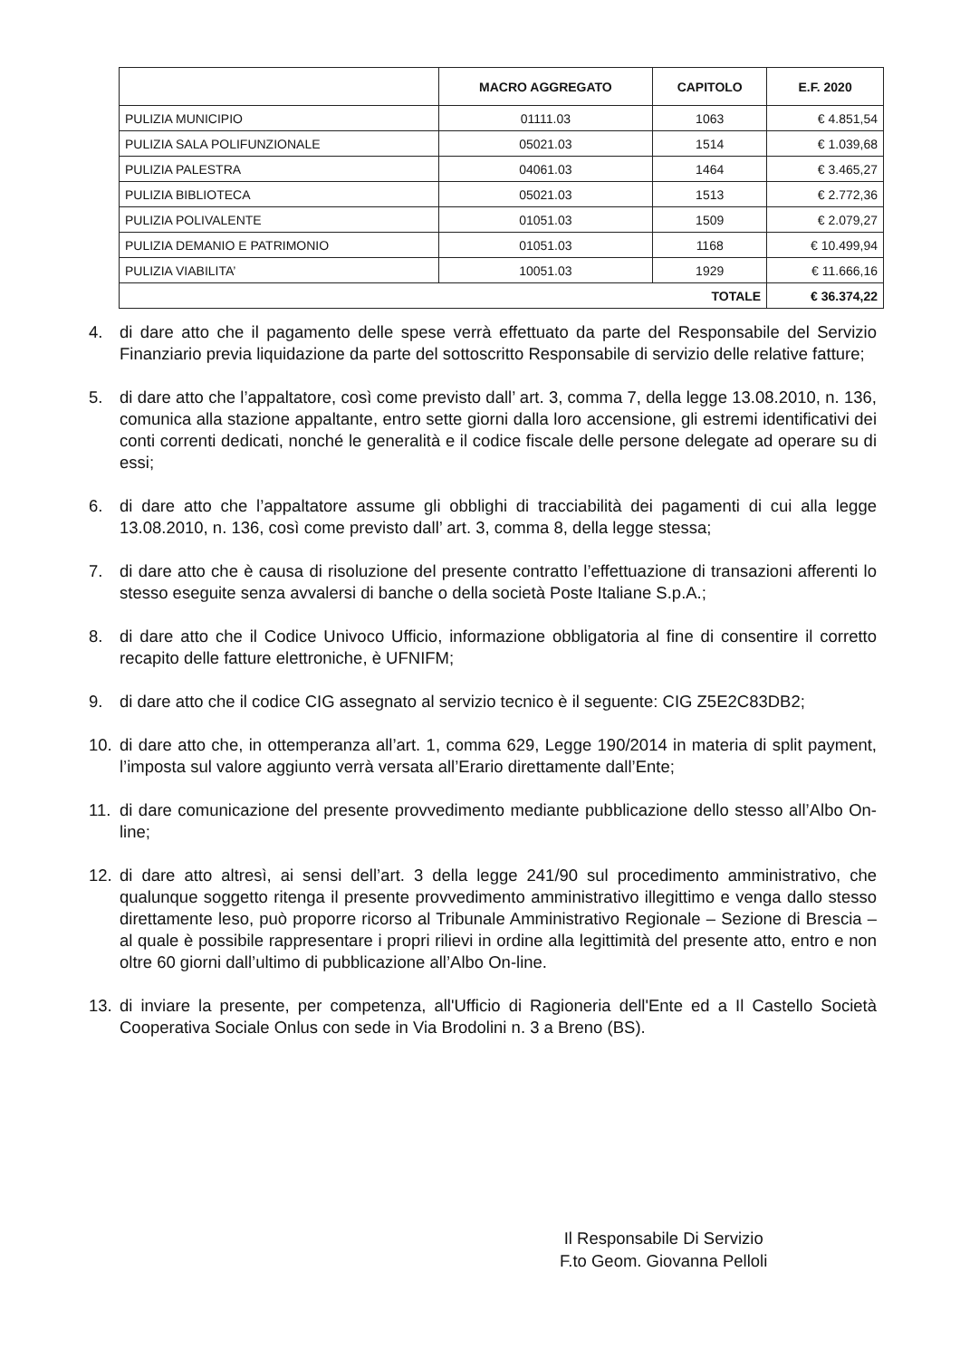| | MACRO AGGREGATO | CAPITOLO | E.F. 2020 |
| --- | --- | --- | --- |
| PULIZIA MUNICIPIO | 01111.03 | 1063 | € 4.851,54 |
| PULIZIA SALA POLIFUNZIONALE | 05021.03 | 1514 | € 1.039,68 |
| PULIZIA PALESTRA | 04061.03 | 1464 | € 3.465,27 |
| PULIZIA BIBLIOTECA | 05021.03 | 1513 | € 2.772,36 |
| PULIZIA POLIVALENTE | 01051.03 | 1509 | € 2.079,27 |
| PULIZIA DEMANIO E PATRIMONIO | 01051.03 | 1168 | € 10.499,94 |
| PULIZIA VIABILITA’ | 10051.03 | 1929 | € 11.666,16 |
| TOTALE | | | € 36.374,22 |
4. di dare atto che il pagamento delle spese verrà effettuato da parte del Responsabile del Servizio Finanziario previa liquidazione da parte del sottoscritto Responsabile di servizio delle relative fatture;
5. di dare atto che l’appaltatore, così come previsto dall’ art. 3, comma 7, della legge 13.08.2010, n. 136, comunica alla stazione appaltante, entro sette giorni dalla loro accensione, gli estremi identificativi dei conti correnti dedicati, nonché le generalità e il codice fiscale delle persone delegate ad operare su di essi;
6. di dare atto che l’appaltatore assume gli obblighi di tracciabilità dei pagamenti di cui alla legge 13.08.2010, n. 136, così come previsto dall’ art. 3, comma 8, della legge stessa;
7. di dare atto che è causa di risoluzione del presente contratto l’effettuazione di transazioni afferenti lo stesso eseguite senza avvalersi di banche o della società Poste Italiane S.p.A.;
8. di dare atto che il Codice Univoco Ufficio, informazione obbligatoria al fine di consentire il corretto recapito delle fatture elettroniche, è UFNIFM;
9. di dare atto che il codice CIG assegnato al servizio tecnico è il seguente: CIG Z5E2C83DB2;
10. di dare atto che, in ottemperanza all’art. 1, comma 629, Legge 190/2014 in materia di split payment, l’imposta sul valore aggiunto verrà versata all’Erario direttamente dall’Ente;
11. di dare comunicazione del presente provvedimento mediante pubblicazione dello stesso all’Albo On-line;
12. di dare atto altresì, ai sensi dell’art. 3 della legge 241/90 sul procedimento amministrativo, che qualunque soggetto ritenga il presente provvedimento amministrativo illegittimo e venga dallo stesso direttamente leso, può proporre ricorso al Tribunale Amministrativo Regionale – Sezione di Brescia – al quale è possibile rappresentare i propri rilievi in ordine alla legittimità del presente atto, entro e non oltre 60 giorni dall’ultimo di pubblicazione all’Albo On-line.
13. di inviare la presente, per competenza, all'Ufficio di Ragioneria dell'Ente ed a Il Castello Società Cooperativa Sociale Onlus con sede in Via Brodolini n. 3 a Breno (BS).
Il Responsabile Di Servizio
F.to Geom. Giovanna Pelloli